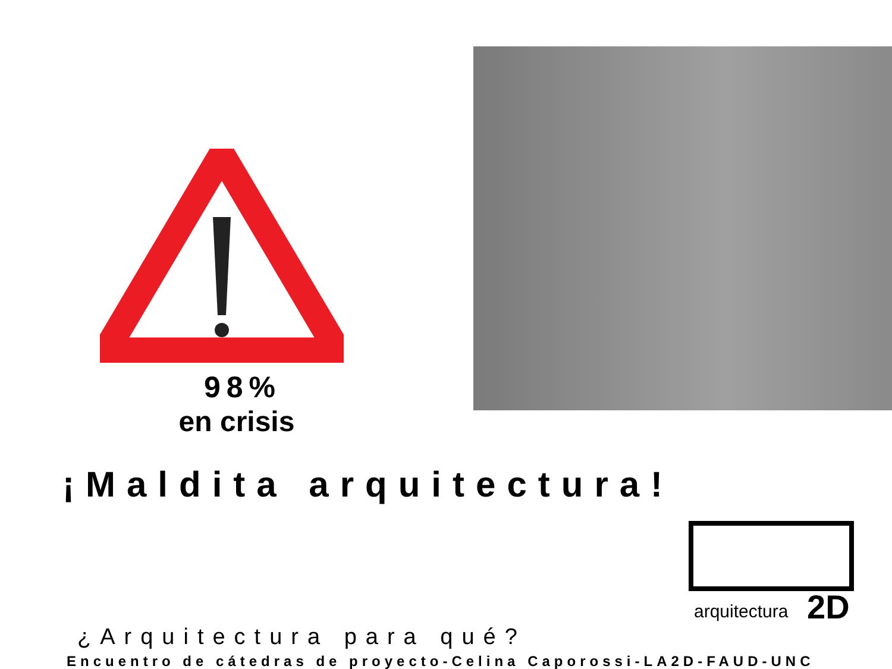98%
en crisis
¡Maldita arquitectura!
arquitectura
2D
¿Arquitectura para qué?
Encuentro de cátedras de proyecto-Celina Caporossi-LA2D-FAUD-UNC